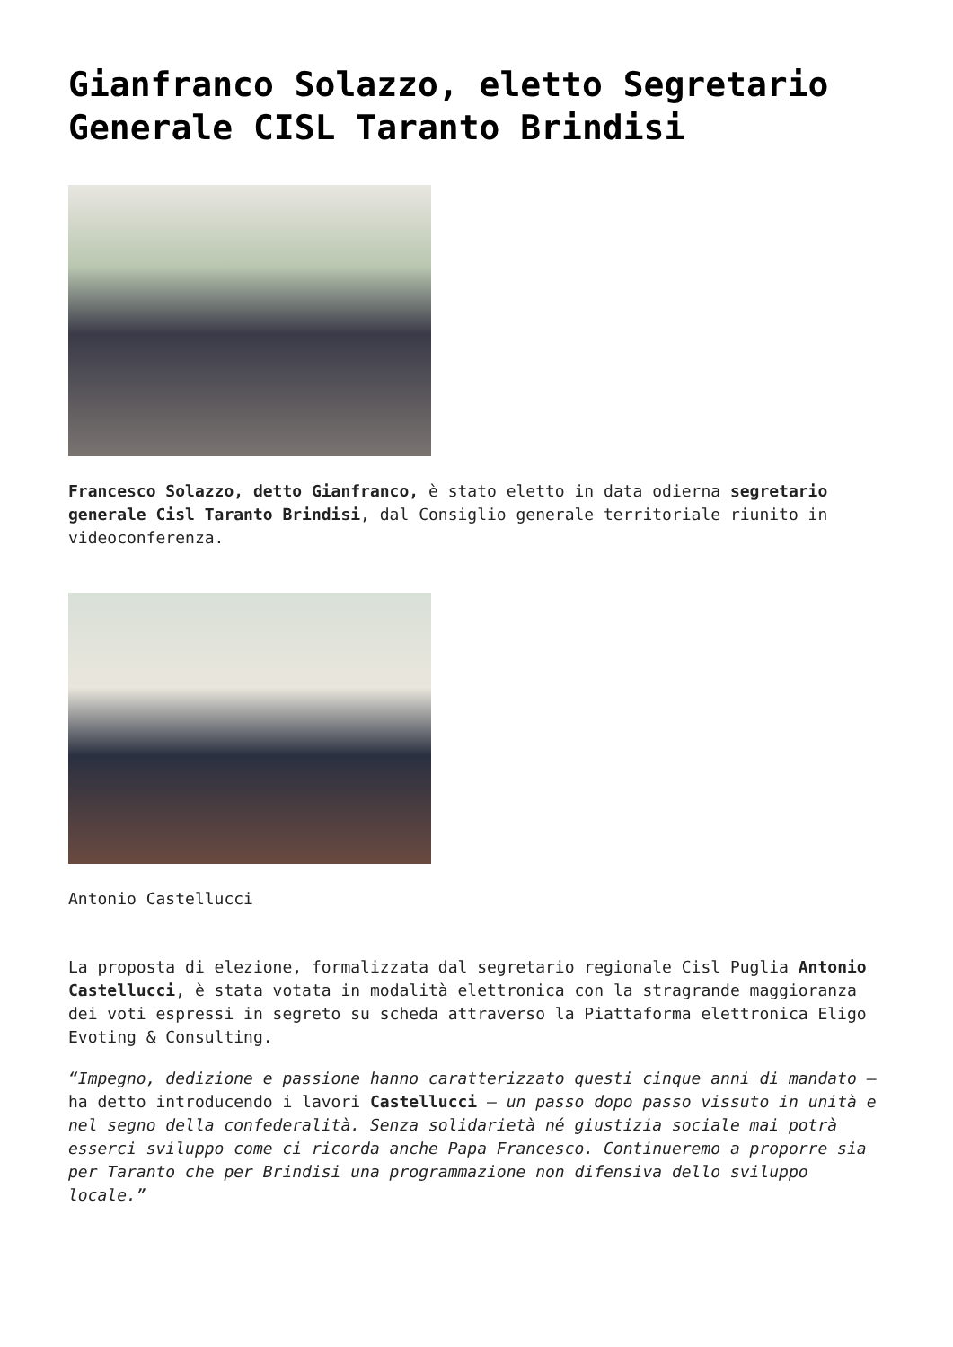Gianfranco Solazzo, eletto Segretario Generale CISL Taranto Brindisi
Francesco Solazzo, detto Gianfranco, è stato eletto in data odierna segretario generale Cisl Taranto Brindisi, dal Consiglio generale territoriale riunito in videoconferenza.
Antonio Castellucci
La proposta di elezione, formalizzata dal segretario regionale Cisl Puglia Antonio Castellucci, è stata votata in modalità elettronica con la stragrande maggioranza dei voti espressi in segreto su scheda attraverso la Piattaforma elettronica Eligo Evoting & Consulting.
“Impegno, dedizione e passione hanno caratterizzato questi cinque anni di mandato – ha detto introducendo i lavori Castellucci – un passo dopo passo vissuto in unità e nel segno della confederalità. Senza solidarietà né giustizia sociale mai potrà esserci sviluppo come ci ricorda anche Papa Francesco. Continueremo a proporre sia per Taranto che per Brindisi una programmazione non difensiva dello sviluppo locale.”